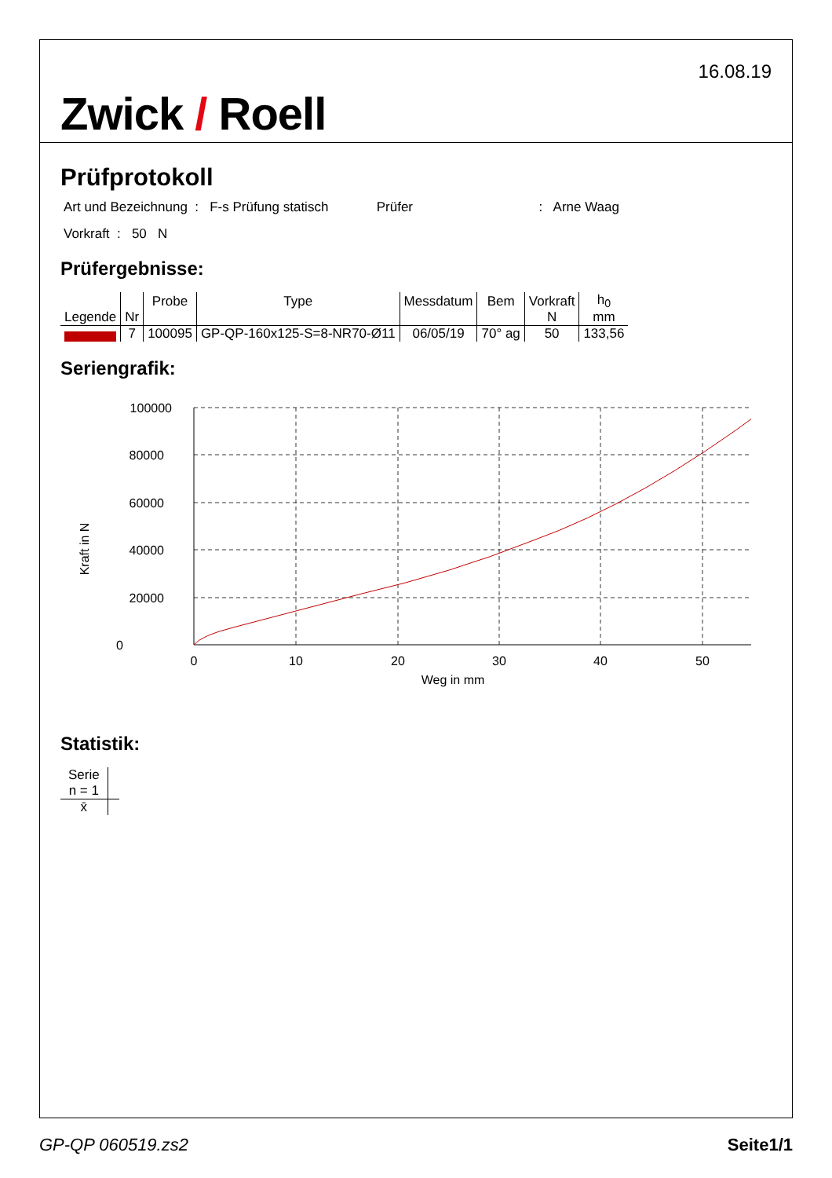Zwick / Roell
16.08.19
Prüfprotokoll
Art und Bezeichnung : F-s Prüfung statisch Prüfer : Arne Waag
Vorkraft : 50 N
Prüfergebnisse:
| Legende | Nr | Probe | Type | Messdatum | Bem | Vorkraft N | h<sub>0</sub> mm |
| --- | --- | --- | --- | --- | --- | --- | --- |
| | 7 | 100095 | GP-QP-160x125-S=8-NR70-Ø11 | 06/05/19 | 70° ag | 50 | 133,56 |
Seriengrafik:
100000
80000
60000
40000
20000
0
0
10
20
30
40
50
Weg in mm
Kraft in N
Statistik:
| Serie n = 1 | |
| --- | --- |
| x̄ | |
GP-QP 060519.zs2 Seite1/1